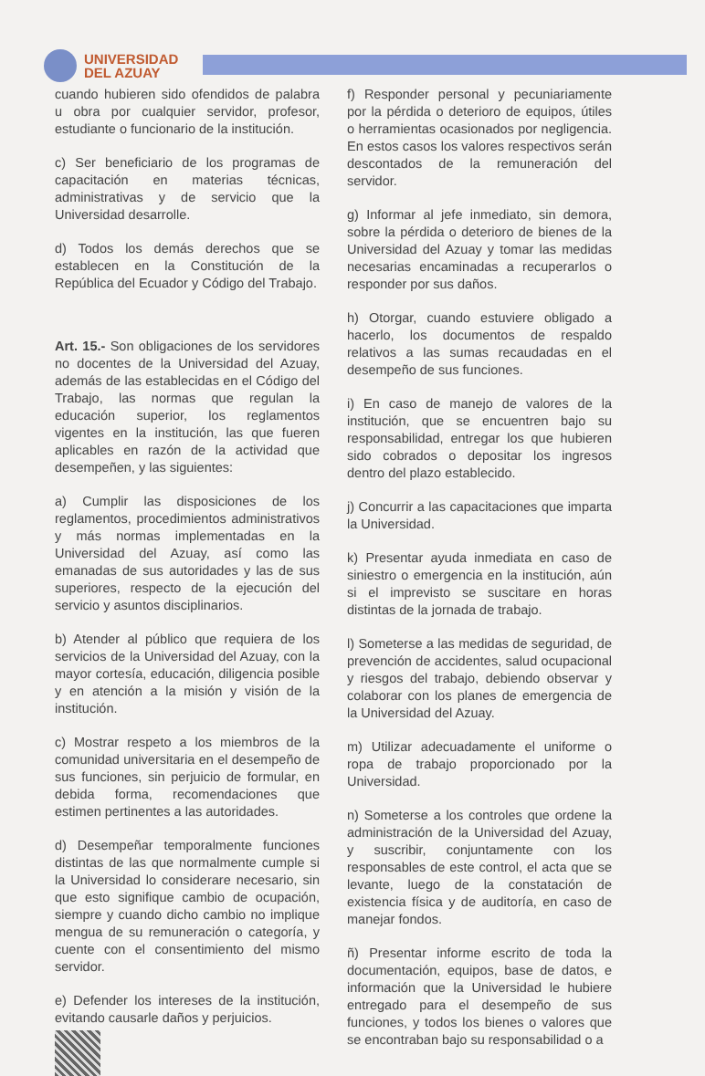UNIVERSIDAD
DEL AZUAY
cuando hubieren sido ofendidos de palabra u obra por cualquier servidor, profesor, estudiante o funcionario de la institución.
c) Ser beneficiario de los programas de capacitación en materias técnicas, administrativas y de servicio que la Universidad desarrolle.
d) Todos los demás derechos que se establecen en la Constitución de la República del Ecuador y Código del Trabajo.
Art. 15.- Son obligaciones de los servidores no docentes de la Universidad del Azuay, además de las establecidas en el Código del Trabajo, las normas que regulan la educación superior, los reglamentos vigentes en la institución, las que fueren aplicables en razón de la actividad que desempeñen, y las siguientes:
a) Cumplir las disposiciones de los reglamentos, procedimientos administrativos y más normas implementadas en la Universidad del Azuay, así como las emanadas de sus autoridades y las de sus superiores, respecto de la ejecución del servicio y asuntos disciplinarios.
b) Atender al público que requiera de los servicios de la Universidad del Azuay, con la mayor cortesía, educación, diligencia posible y en atención a la misión y visión de la institución.
c) Mostrar respeto a los miembros de la comunidad universitaria en el desempeño de sus funciones, sin perjuicio de formular, en debida forma, recomendaciones que estimen pertinentes a las autoridades.
d) Desempeñar temporalmente funciones distintas de las que normalmente cumple si la Universidad lo considerare necesario, sin que esto signifique cambio de ocupación, siempre y cuando dicho cambio no implique mengua de su remuneración o categoría, y cuente con el consentimiento del mismo servidor.
e) Defender los intereses de la institución, evitando causarle daños y perjuicios.
f) Responder personal y pecuniariamente por la pérdida o deterioro de equipos, útiles o herramientas ocasionados por negligencia. En estos casos los valores respectivos serán descontados de la remuneración del servidor.
g) Informar al jefe inmediato, sin demora, sobre la pérdida o deterioro de bienes de la Universidad del Azuay y tomar las medidas necesarias encaminadas a recuperarlos o responder por sus daños.
h) Otorgar, cuando estuviere obligado a hacerlo, los documentos de respaldo relativos a las sumas recaudadas en el desempeño de sus funciones.
i) En caso de manejo de valores de la institución, que se encuentren bajo su responsabilidad, entregar los que hubieren sido cobrados o depositar los ingresos dentro del plazo establecido.
j) Concurrir a las capacitaciones que imparta la Universidad.
k) Presentar ayuda inmediata en caso de siniestro o emergencia en la institución, aún si el imprevisto se suscitare en horas distintas de la jornada de trabajo.
l) Someterse a las medidas de seguridad, de prevención de accidentes, salud ocupacional y riesgos del trabajo, debiendo observar y colaborar con los planes de emergencia de la Universidad del Azuay.
m) Utilizar adecuadamente el uniforme o ropa de trabajo proporcionado por la Universidad.
n) Someterse a los controles que ordene la administración de la Universidad del Azuay, y suscribir, conjuntamente con los responsables de este control, el acta que se levante, luego de la constatación de existencia física y de auditoría, en caso de manejar fondos.
ñ) Presentar informe escrito de toda la documentación, equipos, base de datos, e información que la Universidad le hubiere entregado para el desempeño de sus funciones, y todos los bienes o valores que se encontraban bajo su responsabilidad o a